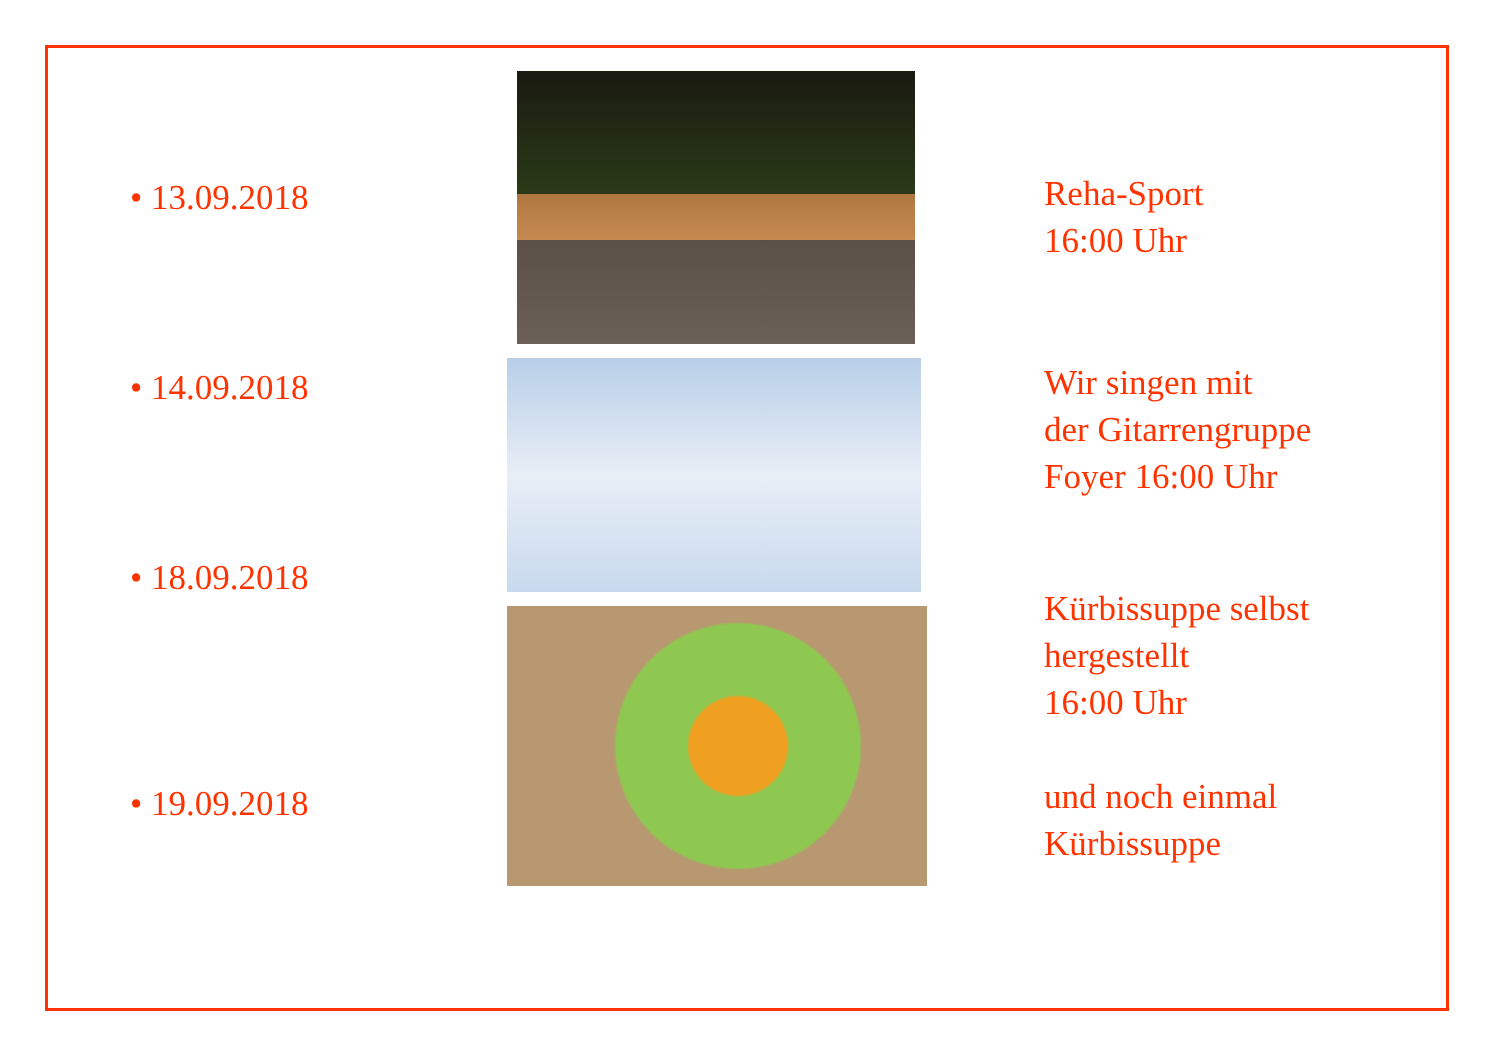• 13.09.2018
• 14.09.2018
• 18.09.2018
• 19.09.2018
Reha-Sport
16:00 Uhr
Wir singen mit
der Gitarrengruppe
Foyer 16:00 Uhr
Kürbissuppe selbst
hergestellt
16:00 Uhr
und noch einmal
Kürbissuppe